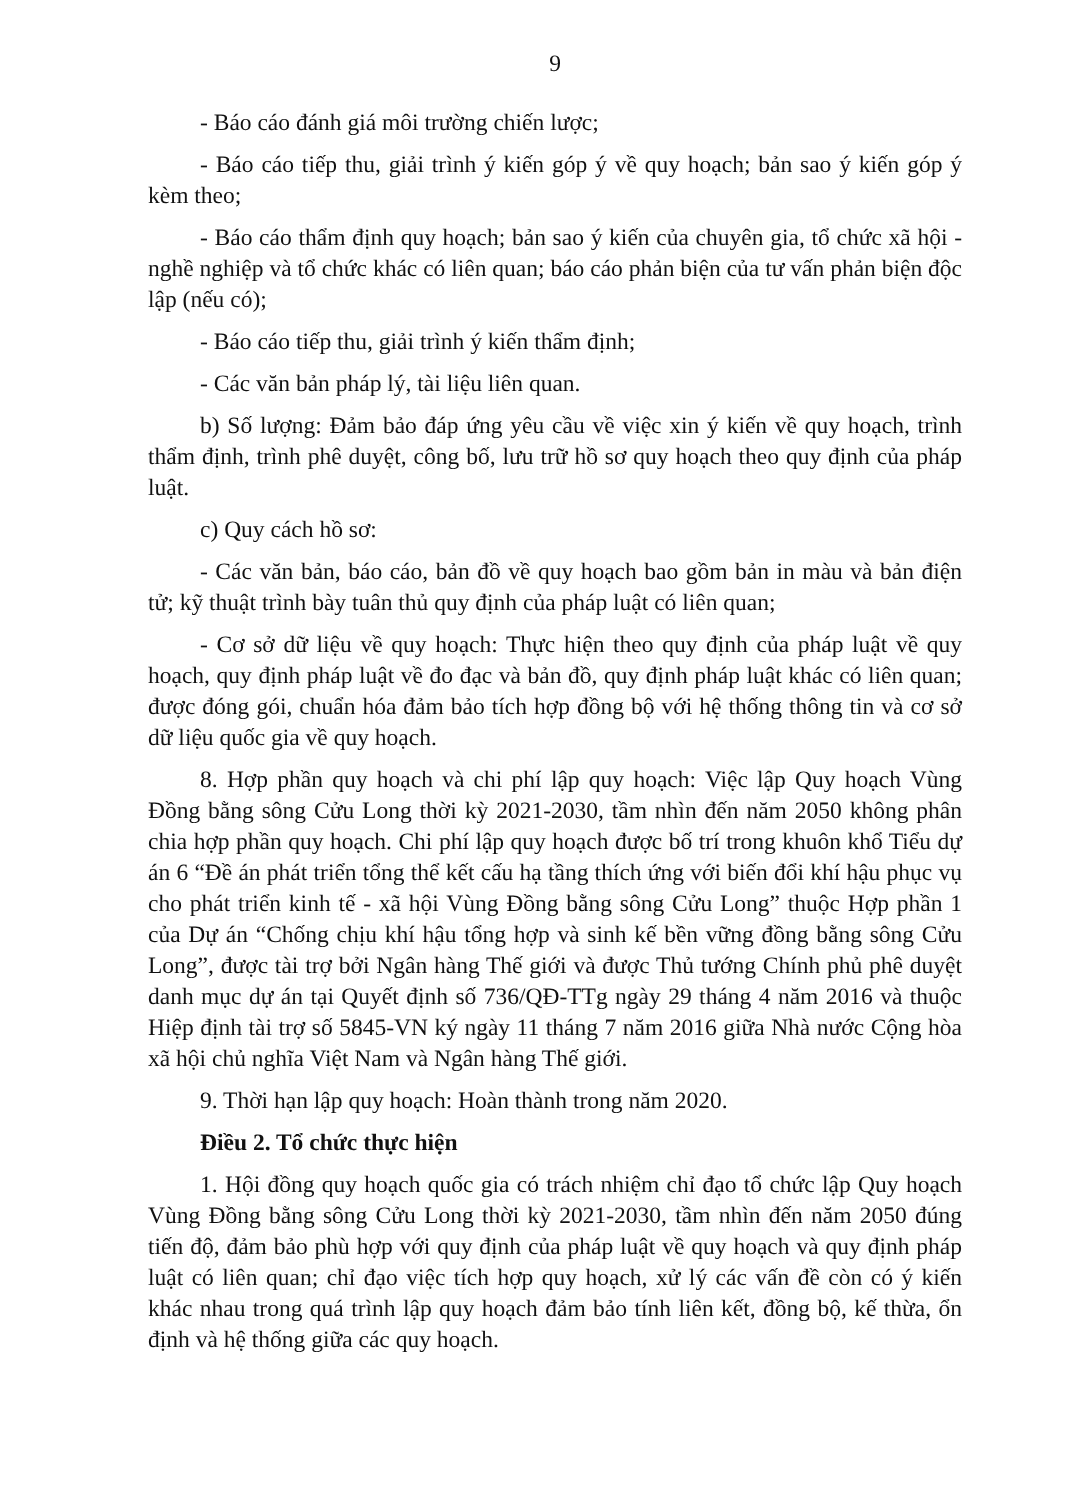9
- Báo cáo đánh giá môi trường chiến lược;
- Báo cáo tiếp thu, giải trình ý kiến góp ý về quy hoạch; bản sao ý kiến góp ý kèm theo;
- Báo cáo thẩm định quy hoạch; bản sao ý kiến của chuyên gia, tổ chức xã hội - nghề nghiệp và tổ chức khác có liên quan; báo cáo phản biện của tư vấn phản biện độc lập (nếu có);
- Báo cáo tiếp thu, giải trình ý kiến thẩm định;
- Các văn bản pháp lý, tài liệu liên quan.
b) Số lượng: Đảm bảo đáp ứng yêu cầu về việc xin ý kiến về quy hoạch, trình thẩm định, trình phê duyệt, công bố, lưu trữ hồ sơ quy hoạch theo quy định của pháp luật.
c) Quy cách hồ sơ:
- Các văn bản, báo cáo, bản đồ về quy hoạch bao gồm bản in màu và bản điện tử; kỹ thuật trình bày tuân thủ quy định của pháp luật có liên quan;
- Cơ sở dữ liệu về quy hoạch: Thực hiện theo quy định của pháp luật về quy hoạch, quy định pháp luật về đo đạc và bản đồ, quy định pháp luật khác có liên quan; được đóng gói, chuẩn hóa đảm bảo tích hợp đồng bộ với hệ thống thông tin và cơ sở dữ liệu quốc gia về quy hoạch.
8. Hợp phần quy hoạch và chi phí lập quy hoạch: Việc lập Quy hoạch Vùng Đồng bằng sông Cửu Long thời kỳ 2021-2030, tầm nhìn đến năm 2050 không phân chia hợp phần quy hoạch. Chi phí lập quy hoạch được bố trí trong khuôn khổ Tiểu dự án 6 “Đề án phát triển tổng thể kết cấu hạ tầng thích ứng với biến đổi khí hậu phục vụ cho phát triển kinh tế - xã hội Vùng Đồng bằng sông Cửu Long” thuộc Hợp phần 1 của Dự án “Chống chịu khí hậu tổng hợp và sinh kế bền vững đồng bằng sông Cửu Long”, được tài trợ bởi Ngân hàng Thế giới và được Thủ tướng Chính phủ phê duyệt danh mục dự án tại Quyết định số 736/QĐ-TTg ngày 29 tháng 4 năm 2016 và thuộc Hiệp định tài trợ số 5845-VN ký ngày 11 tháng 7 năm 2016 giữa Nhà nước Cộng hòa xã hội chủ nghĩa Việt Nam và Ngân hàng Thế giới.
9. Thời hạn lập quy hoạch: Hoàn thành trong năm 2020.
Điều 2. Tổ chức thực hiện
1. Hội đồng quy hoạch quốc gia có trách nhiệm chỉ đạo tổ chức lập Quy hoạch Vùng Đồng bằng sông Cửu Long thời kỳ 2021-2030, tầm nhìn đến năm 2050 đúng tiến độ, đảm bảo phù hợp với quy định của pháp luật về quy hoạch và quy định pháp luật có liên quan; chỉ đạo việc tích hợp quy hoạch, xử lý các vấn đề còn có ý kiến khác nhau trong quá trình lập quy hoạch đảm bảo tính liên kết, đồng bộ, kế thừa, ổn định và hệ thống giữa các quy hoạch.